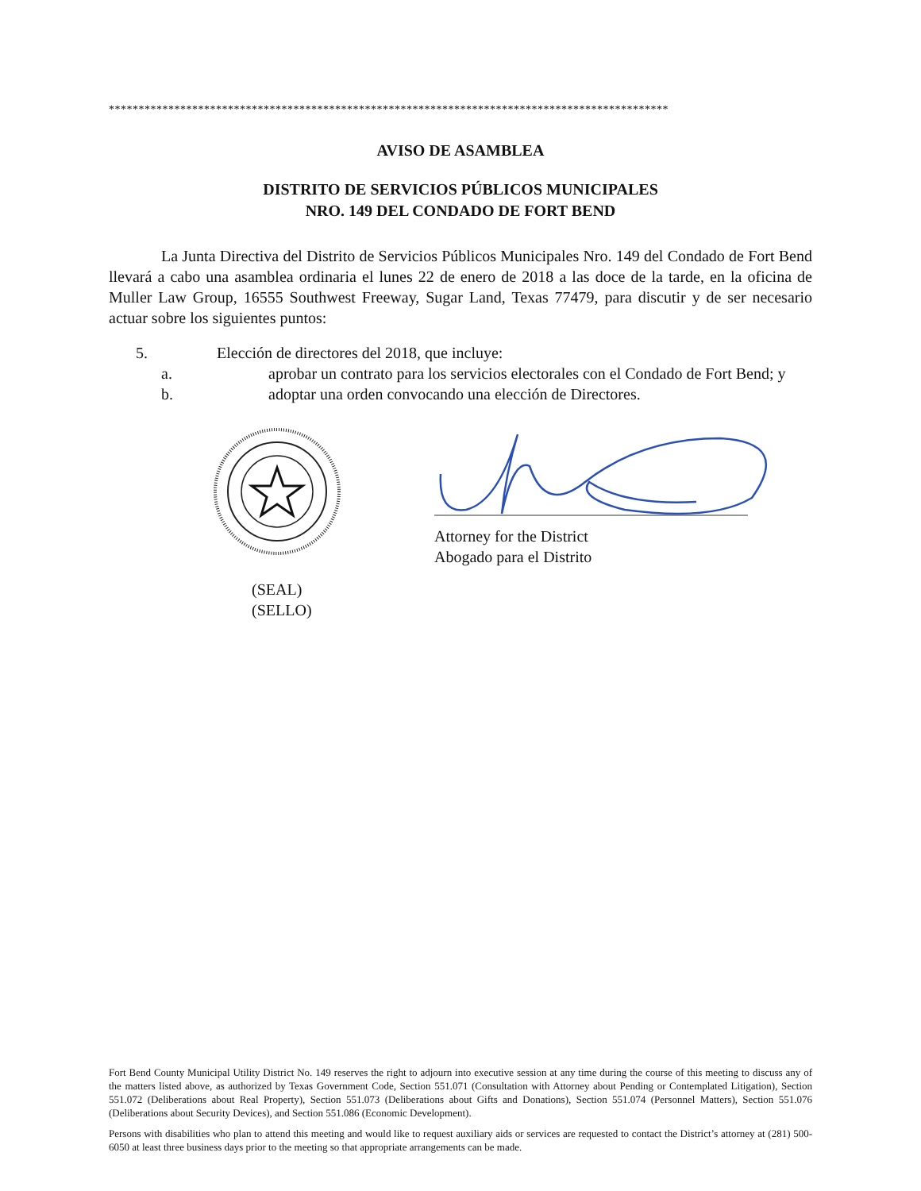**********************************************************************************************
AVISO DE ASAMBLEA
DISTRITO DE SERVICIOS PÚBLICOS MUNICIPALES
NRO. 149 DEL CONDADO DE FORT BEND
La Junta Directiva del Distrito de Servicios Públicos Municipales Nro. 149 del Condado de Fort Bend llevará a cabo una asamblea ordinaria el lunes 22 de enero de 2018 a las doce de la tarde, en la oficina de Muller Law Group, 16555 Southwest Freeway, Sugar Land, Texas 77479, para discutir y de ser necesario actuar sobre los siguientes puntos:
5. Elección de directores del 2018, que incluye:
a. aprobar un contrato para los servicios electorales con el Condado de Fort Bend; y
b. adoptar una orden convocando una elección de Directores.
(SEAL)
(SELLO)
Attorney for the District
Abogado para el Distrito
Fort Bend County Municipal Utility District No. 149 reserves the right to adjourn into executive session at any time during the course of this meeting to discuss any of the matters listed above, as authorized by Texas Government Code, Section 551.071 (Consultation with Attorney about Pending or Contemplated Litigation), Section 551.072 (Deliberations about Real Property), Section 551.073 (Deliberations about Gifts and Donations), Section 551.074 (Personnel Matters), Section 551.076 (Deliberations about Security Devices), and Section 551.086 (Economic Development).
Persons with disabilities who plan to attend this meeting and would like to request auxiliary aids or services are requested to contact the District’s attorney at (281) 500-6050 at least three business days prior to the meeting so that appropriate arrangements can be made.